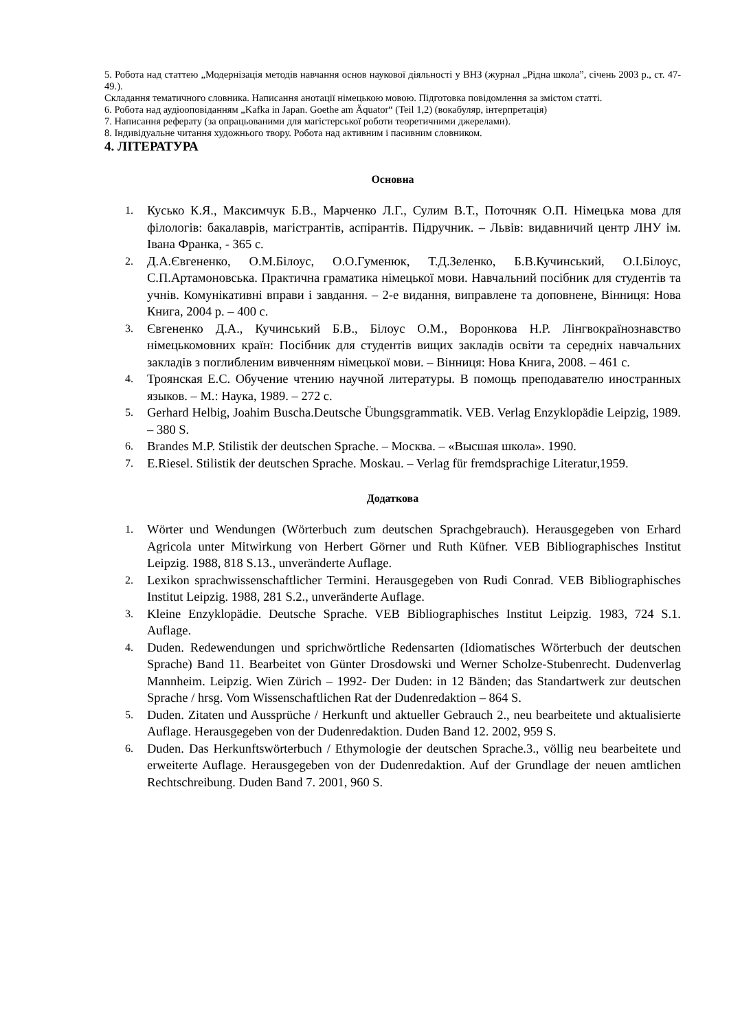5. Робота над статтею „Модернізація методів навчання основ наукової діяльності у ВНЗ (журнал „Рідна школа”, січень 2003 р., ст. 47-49.).
Складання тематичного словника. Написання анотації німецькою мовою. Підготовка повідомлення за змістом статті.
6. Робота над аудіооповіданням „Kafka in Japan. Goethe am Äquator“ (Teil 1,2) (вокабуляр, інтерпретація)
7. Написання реферату (за опрацьованими для магістерської роботи теоретичними джерелами).
8. Індивідуальне читання художнього твору. Робота над активним і пасивним словником.
4. ЛІТЕРАТУРА
Основна
1. Кусько К.Я., Максимчук Б.В., Марченко Л.Г., Сулим В.Т., Поточняк О.П. Німецька мова для філологів: бакалаврів, магістрантів, аспірантів. Підручник. – Львів: видавничий центр ЛНУ ім. Івана Франка, - 365 с.
2. Д.А.Євгененко, О.М.Білоус, О.О.Гуменюк, Т.Д.Зеленко, Б.В.Кучинський, О.І.Білоус, С.П.Артамоновська. Практична граматика німецької мови. Навчальний посібник для студентів та учнів. Комунікативні вправи і завдання. – 2-е видання, виправлене та доповнене, Вінниця: Нова Книга, 2004 р. – 400 с.
3. Євгененко Д.А., Кучинський Б.В., Білоус О.М., Воронкова Н.Р. Лінгвокраїнознавство німецькомовних країн: Посібник для студентів вищих закладів освіти та середніх навчальних закладів з поглибленим вивченням німецької мови. – Вінниця: Нова Книга, 2008. – 461 с.
4. Троянская Е.С. Обучение чтению научной литературы. В помощь преподавателю иностранных языков. – М.: Наука, 1989. – 272 с.
5. Gerhard Helbig, Joahim Buscha.Deutsche Übungsgrammatik. VEB. Verlag Enzyklopädie Leipzig, 1989. – 380 S.
6. Brandes M.P. Stilistik der deutschen Sprache. – Москва. – «Высшая школа». 1990.
7. E.Riesel. Stilistik der deutschen Sprache. Moskau. – Verlag für fremdsprachige Literatur,1959.
Додаткова
1. Wörter und Wendungen (Wörterbuch zum deutschen Sprachgebrauch). Herausgegeben von Erhard Agricola unter Mitwirkung von Herbert Görner und Ruth Küfner. VEB Bibliographisches Institut Leipzig. 1988, 818 S.13., unveränderte Auflage.
2. Lexikon sprachwissenschaftlicher Termini. Herausgegeben von Rudi Conrad. VEB Bibliographisches Institut Leipzig. 1988, 281 S.2., unveränderte Auflage.
3. Kleine Enzyklopädie. Deutsche Sprache. VEB Bibliographisches Institut Leipzig. 1983, 724 S.1. Auflage.
4. Duden. Redewendungen und sprichwörtliche Redensarten (Idiomatisches Wörterbuch der deutschen Sprache) Band 11. Bearbeitet von Günter Drosdowski und Werner Scholze-Stubenrecht. Dudenverlag Mannheim. Leipzig. Wien Zürich – 1992- Der Duden: in 12 Bänden; das Standartwerk zur deutschen Sprache / hrsg. Vom Wissenschaftlichen Rat der Dudenredaktion – 864 S.
5. Duden. Zitaten und Aussprüche / Herkunft und aktueller Gebrauch 2., neu bearbeitete und aktualisierte Auflage. Herausgegeben von der Dudenredaktion. Duden Band 12. 2002, 959 S.
6. Duden. Das Herkunftswörterbuch / Ethymologie der deutschen Sprache.3., völlig neu bearbeitete und erweiterte Auflage. Herausgegeben von der Dudenredaktion. Auf der Grundlage der neuen amtlichen Rechtschreibung. Duden Band 7. 2001, 960 S.